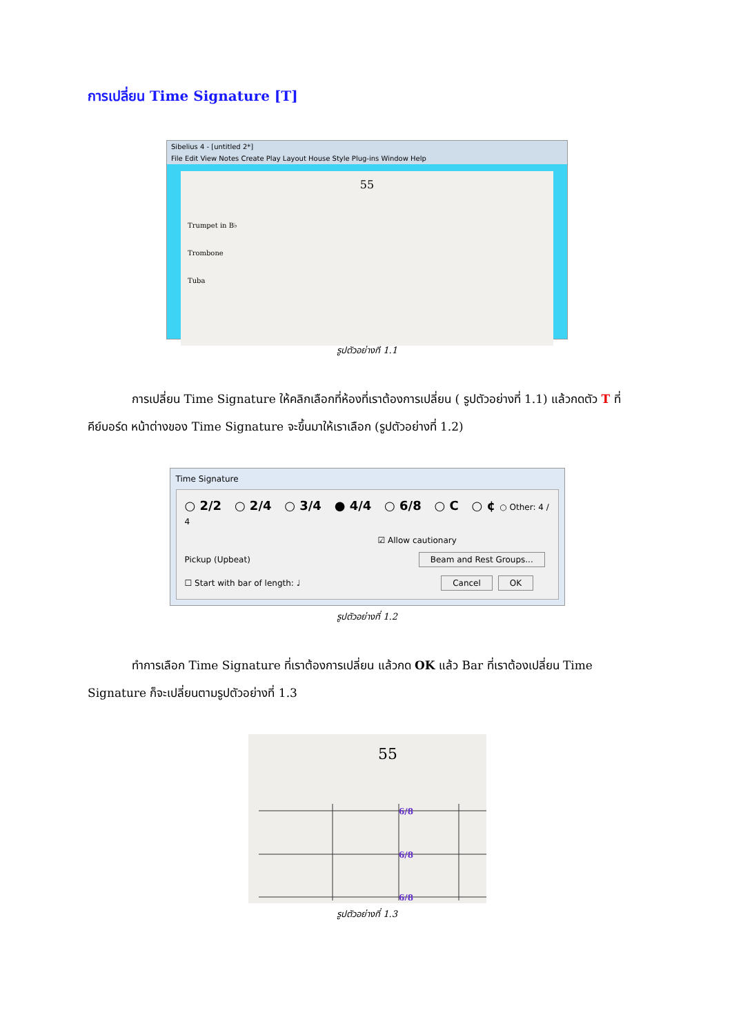การเปลี่ยน Time Signature [T]
Sibelius 4 - [untitled 2*]
File Edit View Notes Create Play Layout House Style Plug-ins Window Help
55
Trumpet in B♭
Trombone
Tuba
รูปตัวอย่างที่ 1.1
การเปลี่ยน Time Signature ให้คลิกเลือกที่ห้องที่เราต้องการเปลี่ยน ( รูปตัวอย่างที่ 1.1) แล้วกดตัว T ที่คีย์บอร์ด หน้าต่างของ Time Signature จะขึ้นมาให้เราเลือก (รูปตัวอย่างที่ 1.2)
Time Signature
○ 2/2 ○ 2/4 ○ 3/4 ● 4/4 ○ 6/8 ○ C ○ ¢ ○ Other: 4 / 4
☑ Allow cautionary
Pickup (Upbeat) Beam and Rest Groups...
☐ Start with bar of length: ♩ Cancel OK
รูปตัวอย่างที่ 1.2
ทำการเลือก Time Signature ที่เราต้องการเปลี่ยน แล้วกด OK แล้ว Bar ที่เราต้องเปลี่ยน Time Signature ก็จะเปลี่ยนตามรูปตัวอย่างที่ 1.3
55
6/8
6/8
6/8
รูปตัวอย่างที่ 1.3